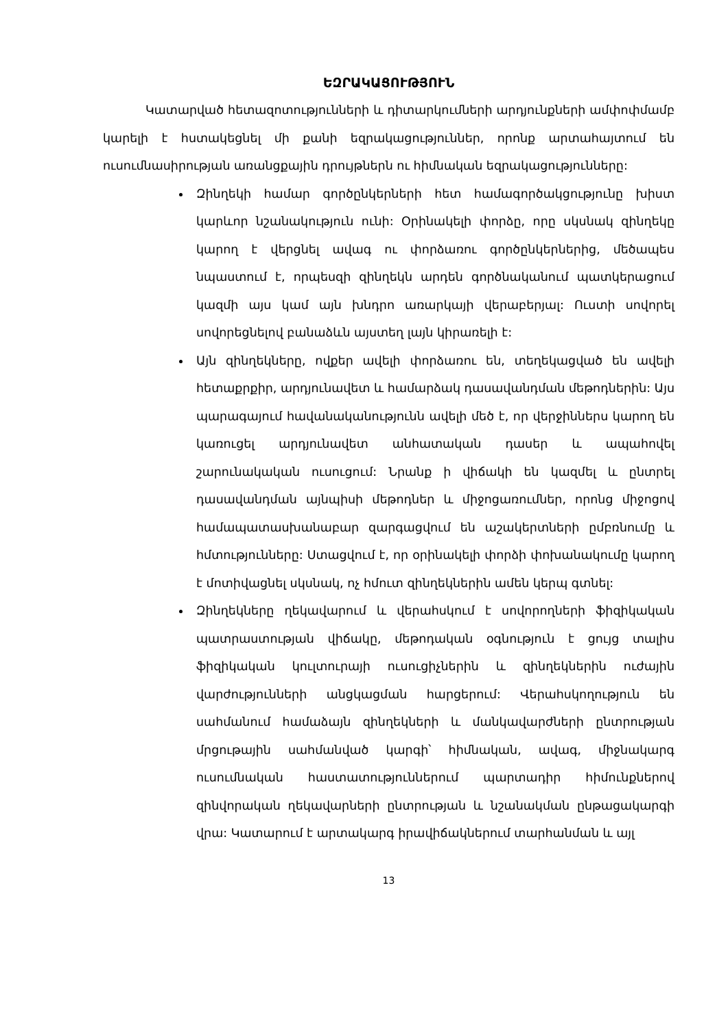ԵԶՐԱԿԱՑՈՒԹՅՈՒՆ
Կատարված հետազոտությունների և դիտարկումների արդյունքների ամփոփմամբ կարելի է հստակեցնել մի քանի եզրակացություններ, որոնք արտահայտում են ուսումնասիրության առանցքային դրույթներն ու հիմնական եզրակացությունները:
Զինղեկի համար գործընկերների հետ համագործակցությունը խիստ կարևոր նշանակություն ունի: Օրինակելի փորձը, որը սկսնակ զինղեկը կարող է վերցնել ավագ ու փորձառու գործընկերներից, մեծապես նպաստում է, որպեսզի զինղեկն արդեն գործնականում պատկերացում կազմի այս կամ այն խնդրո առարկայի վերաբերյալ: Ուստի սովորել սովորեցնելով բանաձևն այստեղ լայն կիրառելի է:
Այն զինղեկները, ովքեր ավելի փորձառու են, տեղեկացված են ավելի հետաքրքիր, արդյունավետ և համարձակ դասավանդման մեթոդներին: Այս պարագայում հավանականությունն ավելի մեծ է, որ վերջիններս կարող են կառուցել արդյունավետ անհատական դասեր և ապահովել շարունակական ուսուցում: Նրանք ի վիճակի են կազմել և ընտրել դասավանդման այնպիսի մեթոդներ և միջոցառումներ, որոնց միջոցով համապատասխանաբար զարգացվում են աշակերտների ըմբռնումը և հմտությունները: Ստացվում է, որ օրինակելի փորձի փոխանակումը կարող է մոտիվացնել սկսնակ, ոչ հմուտ զինղեկներին ամեն կերպ գտնել:
Զինղեկները ղեկավարում և վերահսկում է սովորողների ֆիզիկական պատրաստության վիճակը, մեթոդական օգնություն է ցույց տալիս ֆիզիկական կուլտուրայի ուսուցիչներին և զինղեկներին ուժային վարժությունների անցկացման հարցերում: Վերահսկողություն են սահմանում համաձայն զինղեկների և մանկավարժների ընտրության մրցութային սահմանված կարգի՝ հիմնական, ավագ, միջնակարգ ուսումնական հաստատություններում պարտադիր հիմունքներով զինվորական ղեկավարների ընտրության և նշանակման ընթացակարգի վրա: Կատարում է արտակարգ իրավիճակներում տարհանման և այլ
13